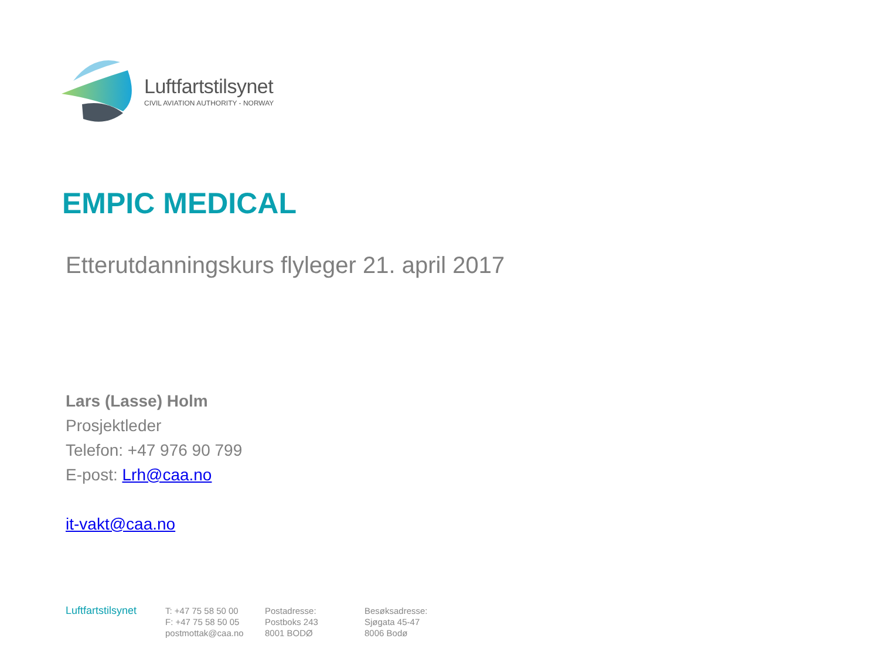Luftfartstilsynet
CIVIL AVIATION AUTHORITY - NORWAY
EMPIC MEDICAL
Etterutdanningskurs flyleger 21. april 2017
Lars (Lasse) Holm
Prosjektleder
Telefon: +47 976 90 799
E-post: Lrh@caa.no
it-vakt@caa.no
Luftfartstilsynet
T: +47 75 58 50 00
F: +47 75 58 50 05
postmottak@caa.no
Postadresse:
Postboks 243
8001 BODØ
Besøksadresse:
Sjøgata 45-47
8006 Bodø